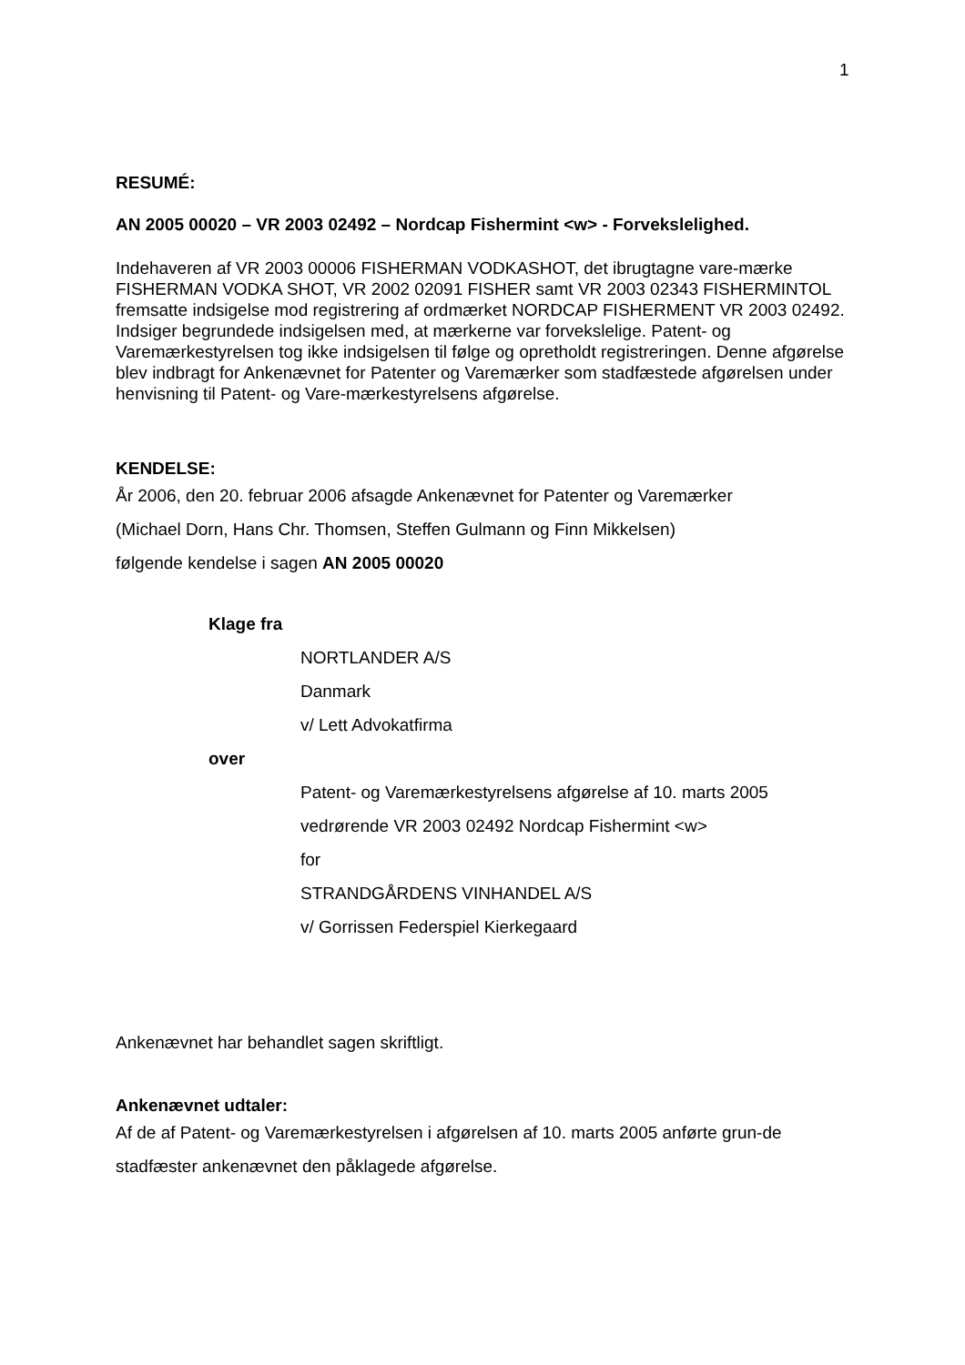1
RESUMÉ:
AN 2005 00020 – VR 2003 02492 – Nordcap Fishermint <w> - Forvekslelighed.
Indehaveren af VR 2003 00006 FISHERMAN VODKASHOT, det ibrugtagne vare-mærke FISHERMAN VODKA SHOT, VR 2002 02091 FISHER samt VR 2003 02343 FISHERMINTOL fremsatte indsigelse mod registrering af ordmærket NORDCAP FISHERMENT VR 2003 02492. Indsiger begrundede indsigelsen med, at mærkerne var forvekslelige. Patent- og Varemærkestyrelsen tog ikke indsigelsen til følge og opretholdt registreringen. Denne afgørelse blev indbragt for Ankenævnet for Patenter og Varemærker som stadfæstede afgørelsen under henvisning til Patent- og Vare-mærkestyrelsens afgørelse.
KENDELSE:
År 2006, den 20. februar 2006 afsagde Ankenævnet for Patenter og Varemærker
(Michael Dorn, Hans Chr. Thomsen, Steffen Gulmann og Finn Mikkelsen)
følgende kendelse i sagen AN 2005 00020
Klage fra
NORTLANDER A/S
Danmark
v/ Lett Advokatfirma
over
Patent- og Varemærkestyrelsens afgørelse af 10. marts 2005
vedrørende VR 2003 02492 Nordcap Fishermint <w>
for
STRANDGÅRDENS VINHANDEL A/S
v/ Gorrissen Federspiel Kierkegaard
Ankenævnet har behandlet sagen skriftligt.
Ankenævnet udtaler:
Af de af Patent- og Varemærkestyrelsen i afgørelsen af 10. marts 2005 anførte grun-de stadfæster ankenævnet den påklagede afgørelse.